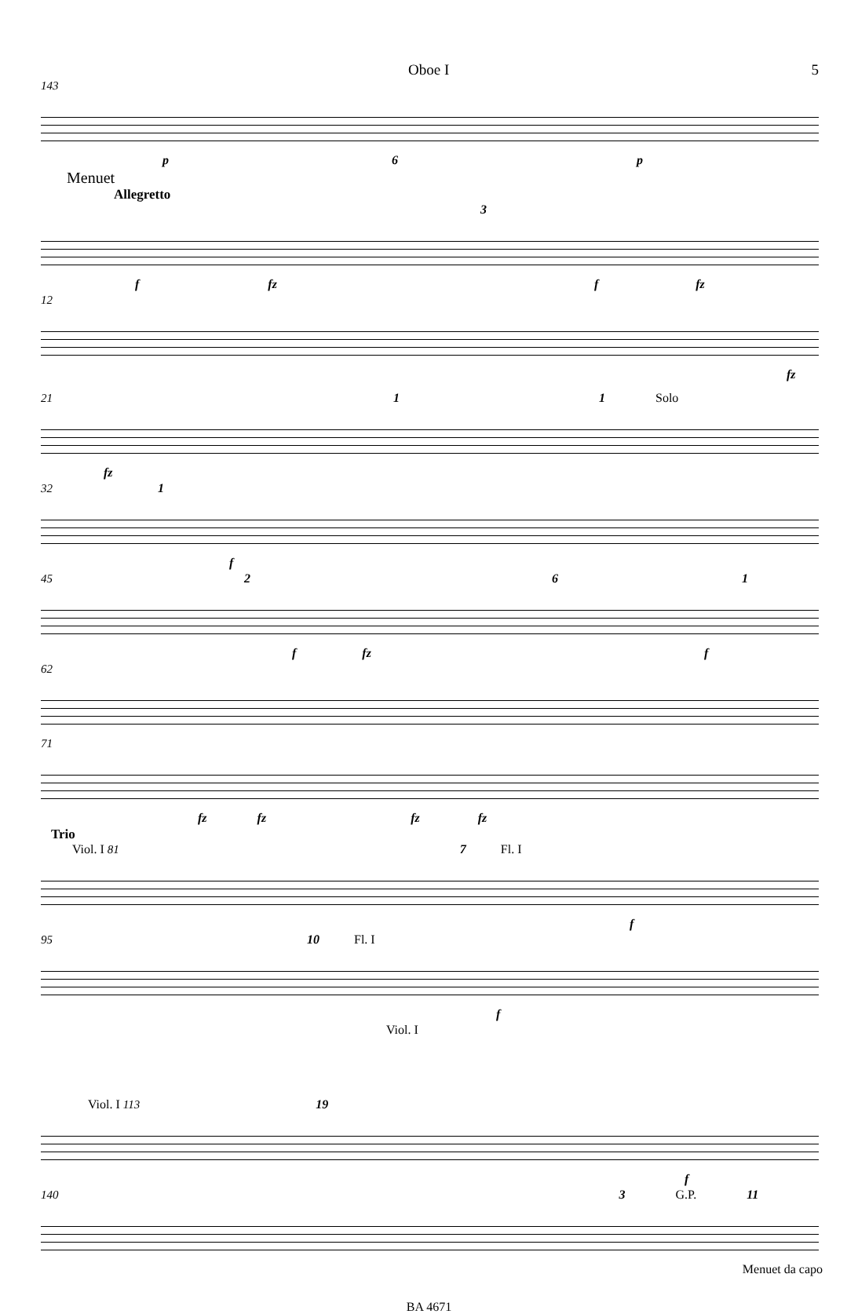Oboe I 5
143
p 6 p
Menuet
Allegretto
3
f fz f fz
12
fz
21 1 1 Solo
fz
32 1
f
45 2 6 1
f fz f
62
71
fz fz fz fz
Trio
Viol. I 81 7 Fl. I
f
95 10 Fl. I
f
Viol. I
Viol. I 113 19
f
140 3 G.P. 11
Menuet da capo
BA 4671